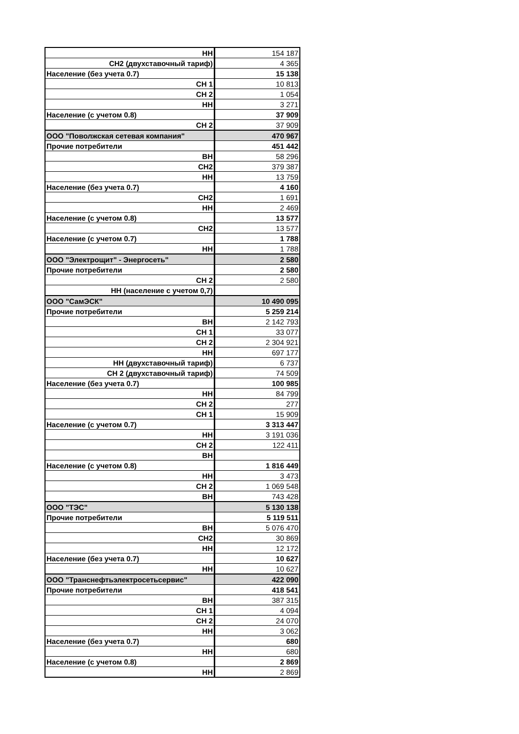| НН | 154 187 |
| СН2 (двухставочный тариф) | 4 365 |
| Население (без учета 0.7) | 15 138 |
| СН 1 | 10 813 |
| СН 2 | 1 054 |
| НН | 3 271 |
| Население (с учетом 0.8) | 37 909 |
| СН 2 | 37 909 |
| ООО "Поволжская сетевая компания" | 470 967 |
| Прочие потребители | 451 442 |
| ВН | 58 296 |
| СН2 | 379 387 |
| НН | 13 759 |
| Население (без учета 0.7) | 4 160 |
| СН2 | 1 691 |
| НН | 2 469 |
| Население (с учетом 0.8) | 13 577 |
| СН2 | 13 577 |
| Население (с учетом 0.7) | 1 788 |
| НН | 1 788 |
| ООО "Электрощит" - Энергосеть" | 2 580 |
| Прочие потребители | 2 580 |
| СН 2 | 2 580 |
| НН (население с учетом 0,7) | |
| ООО "СамЭСК" | 10 490 095 |
| Прочие потребители | 5 259 214 |
| ВН | 2 142 793 |
| СН 1 | 33 077 |
| СН 2 | 2 304 921 |
| НН | 697 177 |
| НН (двухставочный тариф) | 6 737 |
| СН 2 (двухставочный тариф) | 74 509 |
| Население (без учета 0.7) | 100 985 |
| НН | 84 799 |
| СН 2 | 277 |
| СН 1 | 15 909 |
| Население (с учетом 0.7) | 3 313 447 |
| НН | 3 191 036 |
| СН 2 | 122 411 |
| ВН | |
| Население (с учетом 0.8) | 1 816 449 |
| НН | 3 473 |
| СН 2 | 1 069 548 |
| ВН | 743 428 |
| ООО "ТЭС" | 5 130 138 |
| Прочие потребители | 5 119 511 |
| ВН | 5 076 470 |
| СН2 | 30 869 |
| НН | 12 172 |
| Население (без учета 0.7) | 10 627 |
| НН | 10 627 |
| ООО "Транснефтьэлектросетьсервис" | 422 090 |
| Прочие потребители | 418 541 |
| ВН | 387 315 |
| СН 1 | 4 094 |
| СН 2 | 24 070 |
| НН | 3 062 |
| Население (без учета 0.7) | 680 |
| НН | 680 |
| Население (с учетом 0.8) | 2 869 |
| НН | 2 869 |